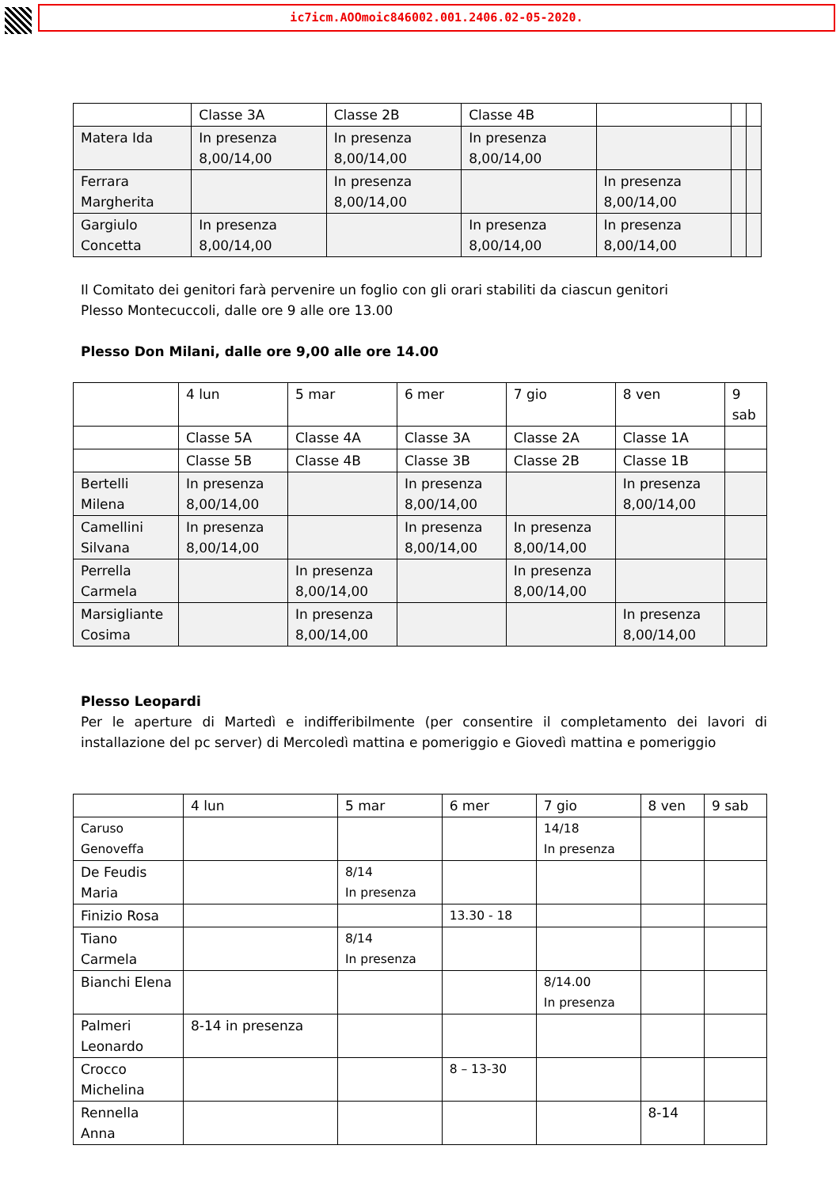ic7icm.AOOmoic846002.001.2406.02-05-2020.
| | Classe 3A | Classe 2B | Classe 4B | | | |
| Matera Ida | In presenza 8,00/14,00 | In presenza 8,00/14,00 | In presenza 8,00/14,00 | | | |
| Ferrara Margherita | | In presenza 8,00/14,00 | | In presenza 8,00/14,00 | | |
| Gargiulo Concetta | In presenza 8,00/14,00 | | In presenza 8,00/14,00 | In presenza 8,00/14,00 | | |
Il Comitato dei genitori farà pervenire un foglio con gli orari stabiliti da ciascun genitori
Plesso Montecuccoli, dalle ore 9 alle ore 13.00
Plesso Don Milani, dalle ore 9,00 alle ore 14.00
| | 4 lun | 5 mar | 6 mer | 7 gio | 8 ven | 9 sab |
| | Classe 5A | Classe 4A | Classe 3A | Classe 2A | Classe 1A | |
| | Classe 5B | Classe 4B | Classe 3B | Classe 2B | Classe 1B | |
| Bertelli Milena | In presenza 8,00/14,00 | | In presenza 8,00/14,00 | | In presenza 8,00/14,00 | |
| Camellini Silvana | In presenza 8,00/14,00 | | In presenza 8,00/14,00 | In presenza 8,00/14,00 | | |
| Perrella Carmela | | In presenza 8,00/14,00 | | In presenza 8,00/14,00 | | |
| Marsigliante Cosima | | In presenza 8,00/14,00 | | | In presenza 8,00/14,00 | |
Plesso Leopardi
Per le aperture di Martedì e indifferibilmente (per consentire il completamento dei lavori di installazione del pc server) di Mercoledì mattina e pomeriggio e Giovedì mattina e pomeriggio
| | 4 lun | 5 mar | 6 mer | 7 gio | 8 ven | 9 sab |
| Caruso Genoveffa | | | | 14/18 In presenza | | |
| De Feudis Maria | | 8/14 In presenza | | | | |
| Finizio Rosa | | | 13.30 - 18 | | | |
| Tiano Carmela | | 8/14 In presenza | | | | |
| Bianchi Elena | | | | 8/14.00 In presenza | | |
| Palmeri Leonardo | 8-14 in presenza | | | | | |
| Crocco Michelina | | | 8 – 13-30 | | | |
| Rennella Anna | | | | | 8-14 | |